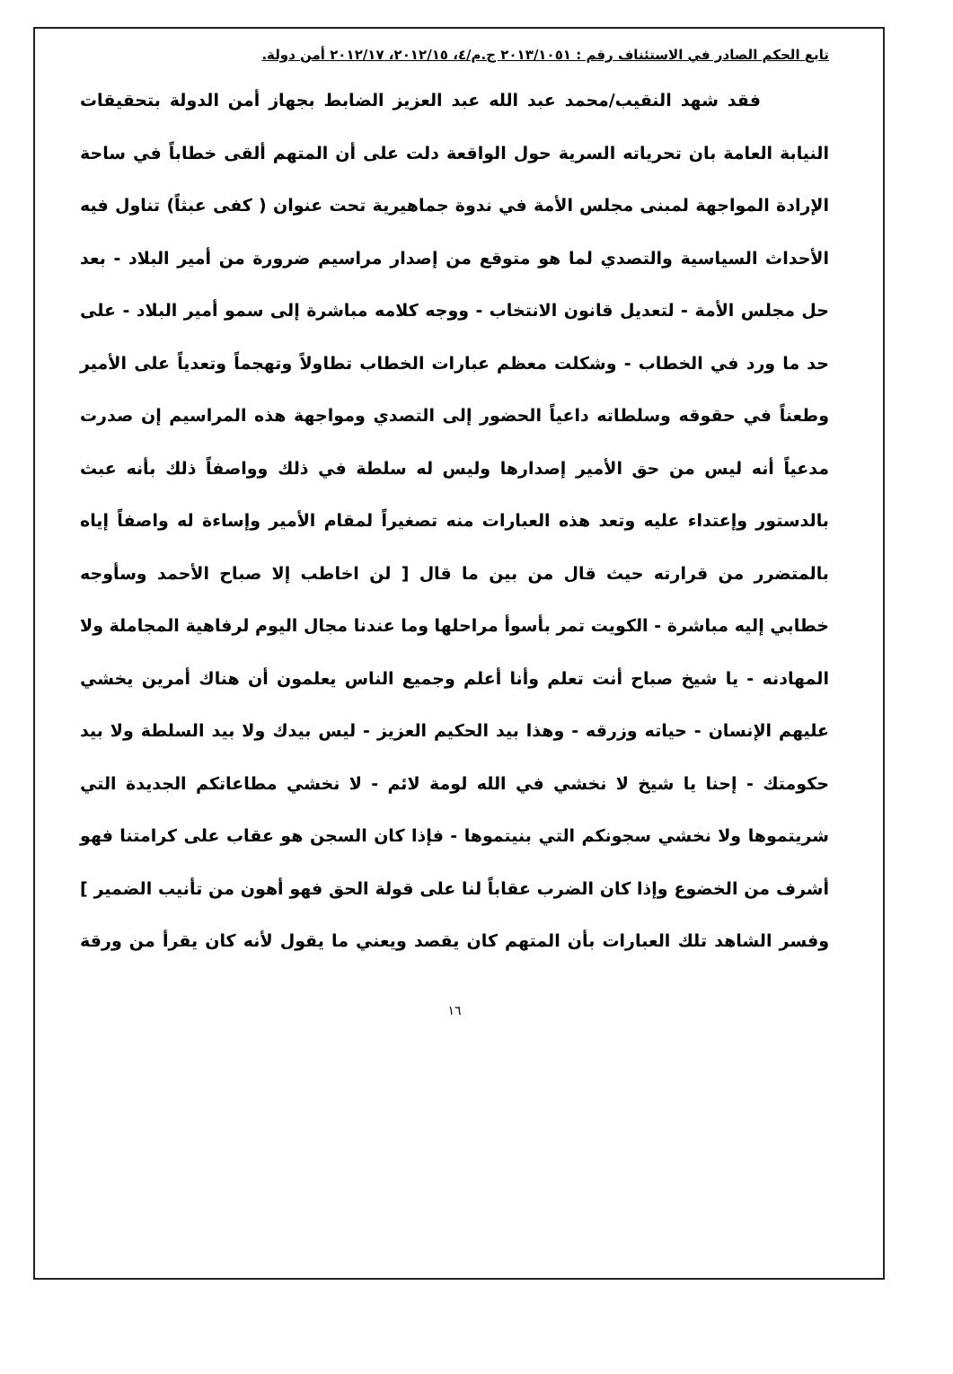تابع الحكم الصادر في الاستئناف رقم : ٢٠١٣/١٠٥١ ج.م/٤، ٢٠١٢/١٥، ٢٠١٢/١٧ أمن دولة.
فقد شهد النقيب/محمد عبد الله عبد العزيز الضابط بجهاز أمن الدولة بتحقيقات النيابة العامة بان تحرياته السرية حول الواقعة دلت على أن المتهم ألقى خطاباً في ساحة الإرادة المواجهة لمبنى مجلس الأمة في ندوة جماهيرية تحت عنوان ( كفى عبثاً) تناول فيه الأحداث السياسية والتصدي لما هو متوقع من إصدار مراسيم ضرورة من أمير البلاد - بعد حل مجلس الأمة - لتعديل قانون الانتخاب - ووجه كلامه مباشرة إلى سمو أمير البلاد - على حد ما ورد في الخطاب - وشكلت معظم عبارات الخطاب تطاولاً وتهجماً وتعدياً على الأمير وطعناً في حقوقه وسلطاته داعياً الحضور إلى التصدي ومواجهة هذه المراسيم إن صدرت مدعياً أنه ليس من حق الأمير إصدارها وليس له سلطة في ذلك وواصفاً ذلك بأنه عبث بالدستور وإعتداء عليه وتعد هذه العبارات منه تصغيراً لمقام الأمير وإساءة له واصفاً إياه بالمتضرر من قرارته حيث قال من بين ما قال [ لن اخاطب إلا صباح الأحمد وسأوجه خطابي إليه مباشرة - الكويت تمر بأسوأ مراحلها وما عندنا مجال اليوم لرفاهية المجاملة ولا المهادنه - يا شيخ صباح أنت تعلم وأنا أعلم وجميع الناس يعلمون أن هناك أمرين يخشي عليهم الإنسان - حياته وزرقه - وهذا بيد الحكيم العزيز - ليس بيدك ولا بيد السلطة ولا بيد حكومتك - إحنا يا شيخ لا نخشي في الله لومة لائم - لا نخشي مطاعاتكم الجديدة التي شريتموها ولا نخشي سجونكم التي بنيتموها - فإذا كان السجن هو عقاب على كرامتنا فهو أشرف من الخضوع وإذا كان الضرب عقاباً لنا على قولة الحق فهو أهون من تأنيب الضمير ] وفسر الشاهد تلك العبارات بأن المتهم كان يقصد ويعني ما يقول لأنه كان يقرأ من ورقة
١٦